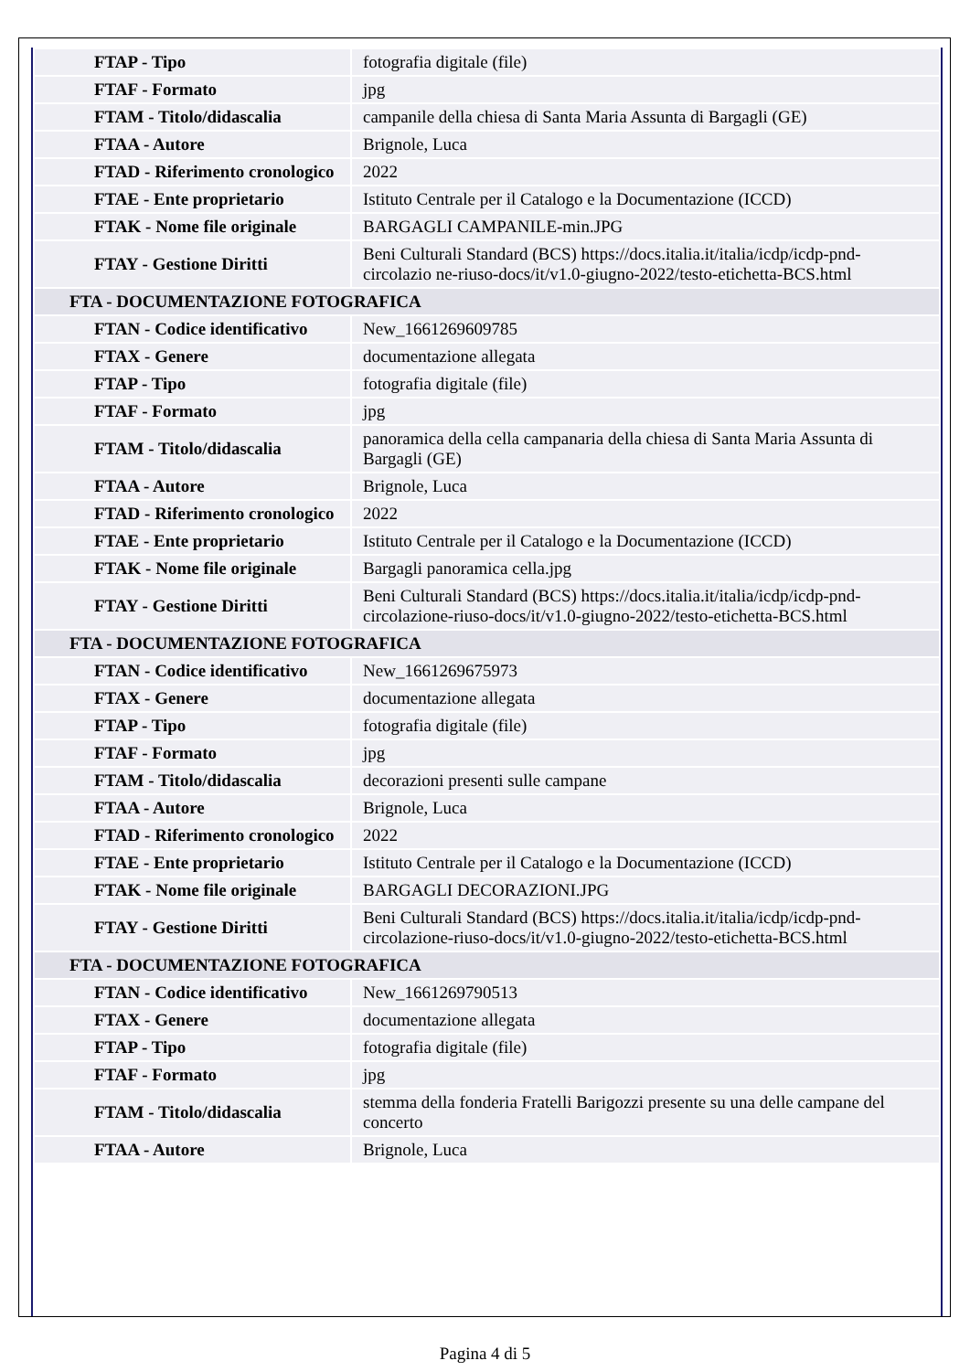| FTAP - Tipo | fotografia digitale (file) |
| FTAF - Formato | jpg |
| FTAM - Titolo/didascalia | campanile della chiesa di Santa Maria Assunta di Bargagli (GE) |
| FTAA - Autore | Brignole, Luca |
| FTAD - Riferimento cronologico | 2022 |
| FTAE - Ente proprietario | Istituto Centrale per il Catalogo e la Documentazione (ICCD) |
| FTAK - Nome file originale | BARGAGLI CAMPANILE-min.JPG |
| FTAY - Gestione Diritti | Beni Culturali Standard (BCS) https://docs.italia.it/italia/icdp/icdp-pnd-circolazio ne-riuso-docs/it/v1.0-giugno-2022/testo-etichetta-BCS.html |
| FTA - DOCUMENTAZIONE FOTOGRAFICA | |
| FTAN - Codice identificativo | New_1661269609785 |
| FTAX - Genere | documentazione allegata |
| FTAP - Tipo | fotografia digitale (file) |
| FTAF - Formato | jpg |
| FTAM - Titolo/didascalia | panoramica della cella campanaria della chiesa di Santa Maria Assunta di Bargagli (GE) |
| FTAA - Autore | Brignole, Luca |
| FTAD - Riferimento cronologico | 2022 |
| FTAE - Ente proprietario | Istituto Centrale per il Catalogo e la Documentazione (ICCD) |
| FTAK - Nome file originale | Bargagli panoramica cella.jpg |
| FTAY - Gestione Diritti | Beni Culturali Standard (BCS) https://docs.italia.it/italia/icdp/icdp-pnd-circolazione-riuso-docs/it/v1.0-giugno-2022/testo-etichetta-BCS.html |
| FTA - DOCUMENTAZIONE FOTOGRAFICA | |
| FTAN - Codice identificativo | New_1661269675973 |
| FTAX - Genere | documentazione allegata |
| FTAP - Tipo | fotografia digitale (file) |
| FTAF - Formato | jpg |
| FTAM - Titolo/didascalia | decorazioni presenti sulle campane |
| FTAA - Autore | Brignole, Luca |
| FTAD - Riferimento cronologico | 2022 |
| FTAE - Ente proprietario | Istituto Centrale per il Catalogo e la Documentazione (ICCD) |
| FTAK - Nome file originale | BARGAGLI DECORAZIONI.JPG |
| FTAY - Gestione Diritti | Beni Culturali Standard (BCS) https://docs.italia.it/italia/icdp/icdp-pnd-circolazione-riuso-docs/it/v1.0-giugno-2022/testo-etichetta-BCS.html |
| FTA - DOCUMENTAZIONE FOTOGRAFICA | |
| FTAN - Codice identificativo | New_1661269790513 |
| FTAX - Genere | documentazione allegata |
| FTAP - Tipo | fotografia digitale (file) |
| FTAF - Formato | jpg |
| FTAM - Titolo/didascalia | stemma della fonderia Fratelli Barigozzi presente su una delle campane del concerto |
| FTAA - Autore | Brignole, Luca |
Pagina 4 di 5